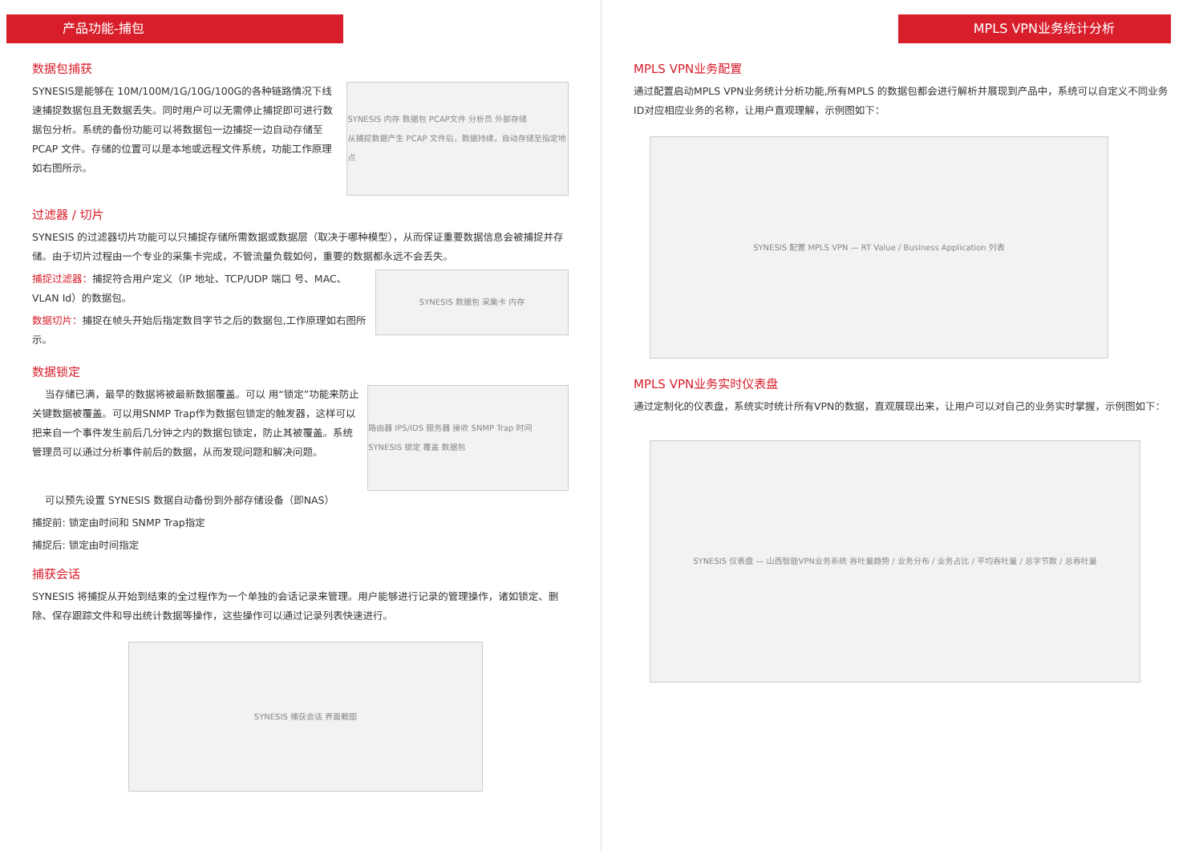产品功能-捕包
数据包捕获
SYNESIS是能够在 10M/100M/1G/10G/100G的各种链路情况下线速捕捉数据包且无数据丢失。同时用户可以无需停止捕捉即可进行数据包分析。系统的备份功能可以将数据包一边捕捉一边自动存储至 PCAP 文件。存储的位置可以是本地或远程文件系统，功能工作原理如右图所示。
SYNESIS 内存 数据包 PCAP文件 分析员 外部存储
从捕捉数据产生 PCAP 文件后，数据持续，自动存储至指定地点
过滤器 / 切片
SYNESIS 的过滤器切片功能可以只捕捉存储所需数据或数据层（取决于哪种模型），从而保证重要数据信息会被捕捉并存储。由于切片过程由一个专业的采集卡完成，不管流量负载如何，重要的数据都永远不会丢失。
捕捉过滤器：捕捉符合用户定义（IP 地址、TCP/UDP 端口 号、MAC、VLAN Id）的数据包。
数据切片：捕捉在帧头开始后指定数目字节之后的数据包,工作原理如右图所示。
SYNESIS 数据包 采集卡 内存
数据锁定
当存储已满，最早的数据将被最新数据覆盖。可以 用“锁定”功能来防止关键数据被覆盖。可以用SNMP Trap作为数据包锁定的触发器，这样可以把来自一个事件发生前后几分钟之内的数据包锁定，防止其被覆盖。系统管理员可以通过分析事件前后的数据，从而发现问题和解决问题。
路由器 IPS/IDS 服务器 接收 SNMP Trap 时间 SYNESIS 锁定 覆盖 数据包
可以预先设置 SYNESIS 数据自动备份到外部存储设备（即NAS）
捕捉前: 锁定由时间和 SNMP Trap指定
捕捉后: 锁定由时间指定
捕获会话
SYNESIS 将捕捉从开始到结束的全过程作为一个单独的会话记录来管理。用户能够进行记录的管理操作，诸如锁定、删除、保存跟踪文件和导出统计数据等操作，这些操作可以通过记录列表快速进行。
SYNESIS 捕获会话 界面截图
MPLS VPN业务统计分析
MPLS VPN业务配置
通过配置启动MPLS VPN业务统计分析功能,所有MPLS 的数据包都会进行解析并展现到产品中，系统可以自定义不同业务ID对应相应业务的名称，让用户直观理解，示例图如下：
SYNESIS 配置 MPLS VPN — RT Value / Business Application 列表
MPLS VPN业务实时仪表盘
通过定制化的仪表盘，系统实时统计所有VPN的数据，直观展现出来，让用户可以对自己的业务实时掌握，示例图如下：
SYNESIS 仪表盘 — 山西智能VPN业务系统 吞吐量趋势 / 业务分布 / 业务占比 / 平均吞吐量 / 总字节数 / 总吞吐量